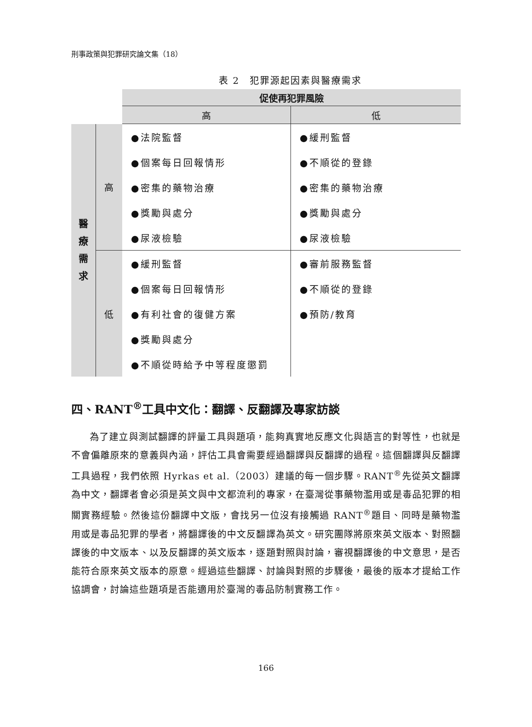刑事政策與犯罪研究論文集（18）
表 2　犯罪源起因素與醫療需求
| | | 促使再犯罪風險 | |
| | | 高 | 低 |
| 醫 療 需 求 | 高 | ●法院監督 | ●緩刑監督 |
| | | ●個案每日回報情形 | ●不順從的登錄 |
| | | ●密集的藥物治療 | ●密集的藥物治療 |
| | | ●獎勵與處分 | ●獎勵與處分 |
| | | ●尿液檢驗 | ●尿液檢驗 |
| | 低 | ●緩刑監督 | ●審前服務監督 |
| | | ●個案每日回報情形 | ●不順從的登錄 |
| | | ●有利社會的復健方案 | ●預防/教育 |
| | | ●獎勵與處分 | |
| | | ●不順從時給予中等程度懲罰 | |
四、RANT<sup>®</sup>工具中文化：翻譯、反翻譯及專家訪談
為了建立與測試翻譯的評量工具與題項，能夠真實地反應文化與語言的對等性，也就是不會偏離原來的意義與內涵，評估工具會需要經過翻譯與反翻譯的過程。這個翻譯與反翻譯工具過程，我們依照 Hyrkas et al.（2003）建議的每一個步驟。RANT<sup>®</sup>先從英文翻譯為中文，翻譯者會必須是英文與中文都流利的專家，在臺灣從事藥物濫用或是毒品犯罪的相關實務經驗。然後這份翻譯中文版，會找另一位沒有接觸過 RANT<sup>®</sup>題目、同時是藥物濫用或是毒品犯罪的學者，將翻譯後的中文反翻譯為英文。研究團隊將原來英文版本、對照翻譯後的中文版本、以及反翻譯的英文版本，逐題對照與討論，審視翻譯後的中文意思，是否能符合原來英文版本的原意。經過這些翻譯、討論與對照的步驟後，最後的版本才提給工作協調會，討論這些題項是否能適用於臺灣的毒品防制實務工作。
166